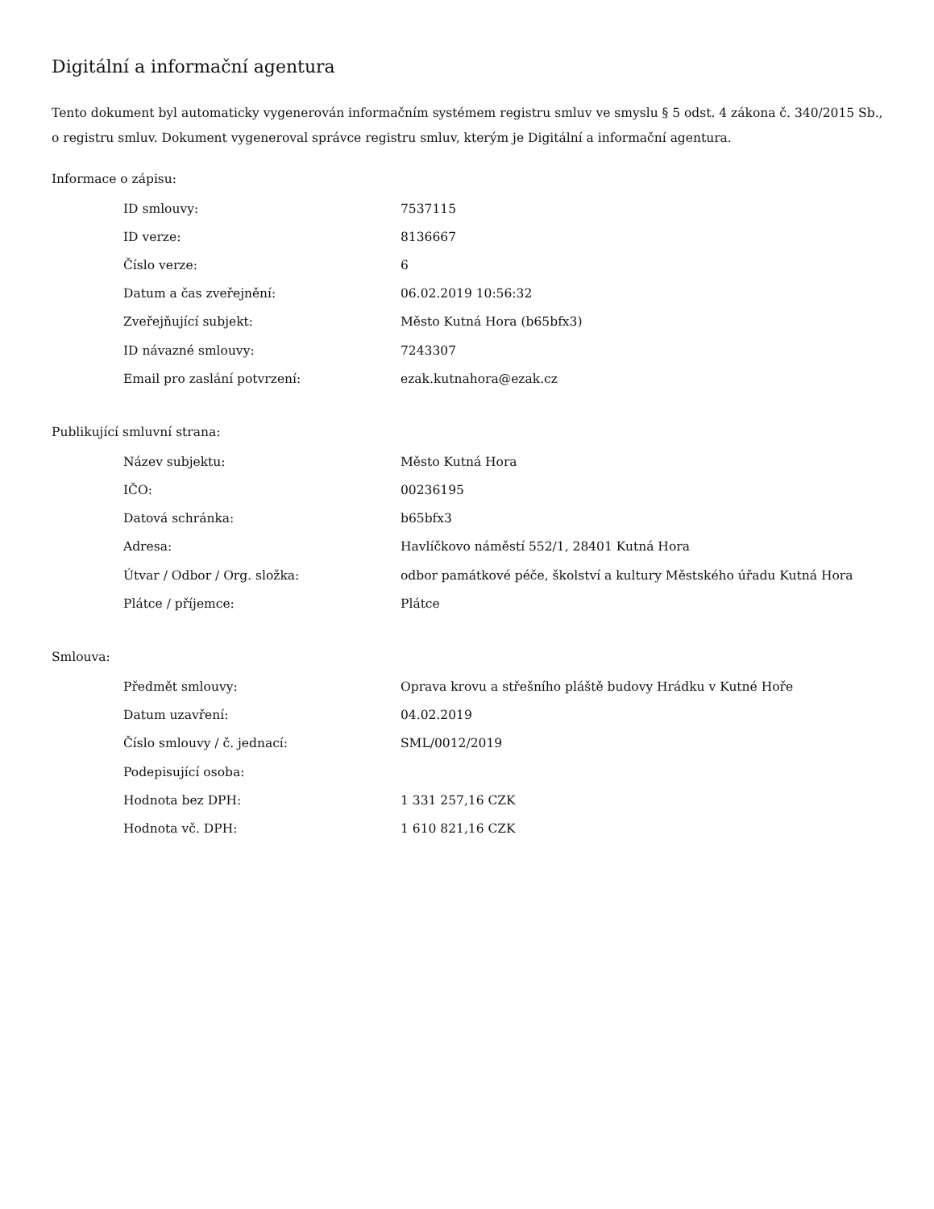Digitální a informační agentura
Tento dokument byl automaticky vygenerován informačním systémem registru smluv ve smyslu § 5 odst. 4 zákona č. 340/2015 Sb., o registru smluv. Dokument vygeneroval správce registru smluv, kterým je Digitální a informační agentura.
Informace o zápisu:
| ID smlouvy: | 7537115 |
| ID verze: | 8136667 |
| Číslo verze: | 6 |
| Datum a čas zveřejnění: | 06.02.2019 10:56:32 |
| Zveřejňující subjekt: | Město Kutná Hora (b65bfx3) |
| ID návazné smlouvy: | 7243307 |
| Email pro zaslání potvrzení: | ezak.kutnahora@ezak.cz |
Publikující smluvní strana:
| Název subjektu: | Město Kutná Hora |
| IČO: | 00236195 |
| Datová schránka: | b65bfx3 |
| Adresa: | Havlíčkovo náměstí 552/1, 28401 Kutná Hora |
| Útvar / Odbor / Org. složka: | odbor památkové péče, školství a kultury Městského úřadu Kutná Hora |
| Plátce / příjemce: | Plátce |
Smlouva:
| Předmět smlouvy: | Oprava krovu a střešního pláště budovy Hrádku v Kutné Hoře |
| Datum uzavření: | 04.02.2019 |
| Číslo smlouvy / č. jednací: | SML/0012/2019 |
| Podepisující osoba: | |
| Hodnota bez DPH: | 1 331 257,16 CZK |
| Hodnota vč. DPH: | 1 610 821,16 CZK |